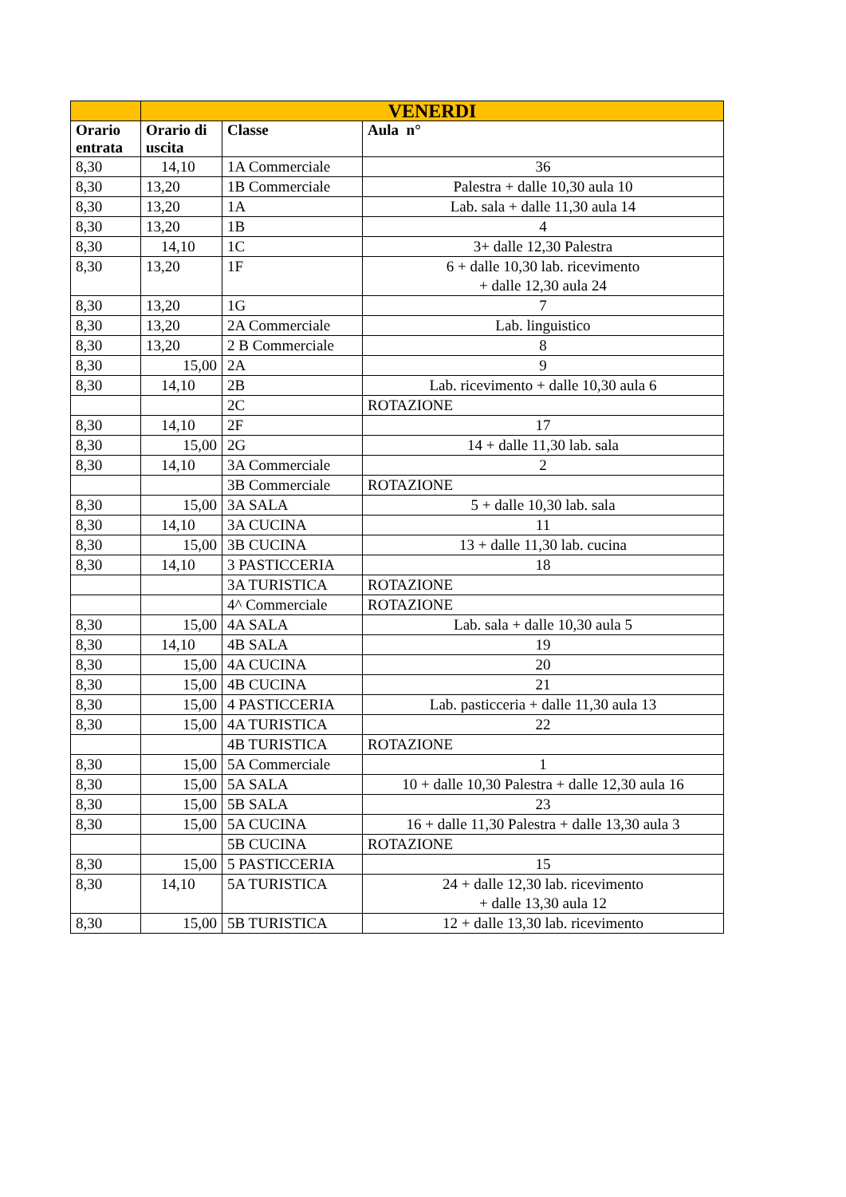| | VENERDI | | |
| Orario entrata | Orario di uscita | Classe | Aula n° |
| 8,30 | 14,10 | 1A Commerciale | 36 |
| 8,30 | 13,20 | 1B Commerciale | Palestra + dalle 10,30 aula 10 |
| 8,30 | 13,20 | 1A | Lab. sala + dalle 11,30 aula 14 |
| 8,30 | 13,20 | 1B | 4 |
| 8,30 | 14,10 | 1C | 3+ dalle 12,30 Palestra |
| 8,30 | 13,20 | 1F | 6 + dalle 10,30 lab. ricevimento + dalle 12,30 aula 24 |
| 8,30 | 13,20 | 1G | 7 |
| 8,30 | 13,20 | 2A Commerciale | Lab. linguistico |
| 8,30 | 13,20 | 2 B Commerciale | 8 |
| 8,30 | 15,00 | 2A | 9 |
| 8,30 | 14,10 | 2B | Lab. ricevimento + dalle 10,30 aula 6 |
| | | 2C | ROTAZIONE |
| 8,30 | 14,10 | 2F | 17 |
| 8,30 | 15,00 | 2G | 14 + dalle 11,30 lab. sala |
| 8,30 | 14,10 | 3A Commerciale | 2 |
| | | 3B Commerciale | ROTAZIONE |
| 8,30 | 15,00 | 3A SALA | 5 + dalle 10,30 lab. sala |
| 8,30 | 14,10 | 3A CUCINA | 11 |
| 8,30 | 15,00 | 3B CUCINA | 13 + dalle 11,30 lab. cucina |
| 8,30 | 14,10 | 3 PASTICCERIA | 18 |
| | | 3A TURISTICA | ROTAZIONE |
| | | 4^ Commerciale | ROTAZIONE |
| 8,30 | 15,00 | 4A SALA | Lab. sala + dalle 10,30 aula 5 |
| 8,30 | 14,10 | 4B SALA | 19 |
| 8,30 | 15,00 | 4A CUCINA | 20 |
| 8,30 | 15,00 | 4B CUCINA | 21 |
| 8,30 | 15,00 | 4 PASTICCERIA | Lab. pasticceria + dalle 11,30 aula 13 |
| 8,30 | 15,00 | 4A TURISTICA | 22 |
| | | 4B TURISTICA | ROTAZIONE |
| 8,30 | 15,00 | 5A Commerciale | 1 |
| 8,30 | 15,00 | 5A SALA | 10 + dalle 10,30 Palestra + dalle 12,30 aula 16 |
| 8,30 | 15,00 | 5B SALA | 23 |
| 8,30 | 15,00 | 5A CUCINA | 16 + dalle 11,30 Palestra + dalle 13,30 aula 3 |
| | | 5B CUCINA | ROTAZIONE |
| 8,30 | 15,00 | 5 PASTICCERIA | 15 |
| 8,30 | 14,10 | 5A TURISTICA | 24 + dalle 12,30 lab. ricevimento + dalle 13,30 aula 12 |
| 8,30 | 15,00 | 5B TURISTICA | 12 + dalle 13,30 lab. ricevimento |